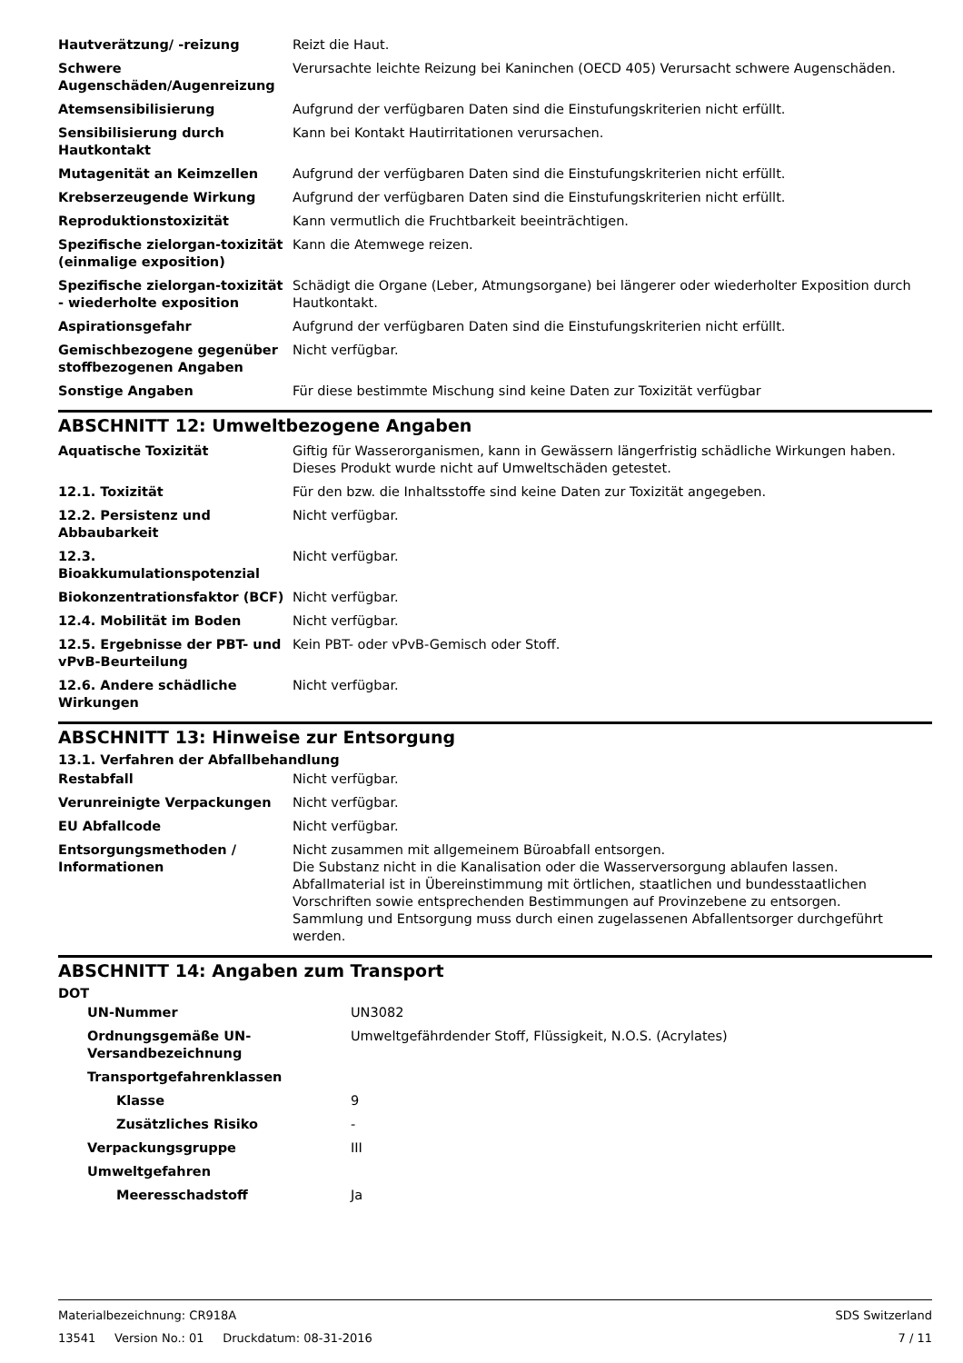| Hautverätzung/ -reizung | Reizt die Haut. |
| Schwere Augenschäden/Augenreizung | Verursachte leichte Reizung bei Kaninchen (OECD 405) Verursacht schwere Augenschäden. |
| Atemsensibilisierung | Aufgrund der verfügbaren Daten sind die Einstufungskriterien nicht erfüllt. |
| Sensibilisierung durch Hautkontakt | Kann bei Kontakt Hautirritationen verursachen. |
| Mutagenität an Keimzellen | Aufgrund der verfügbaren Daten sind die Einstufungskriterien nicht erfüllt. |
| Krebserzeugende Wirkung | Aufgrund der verfügbaren Daten sind die Einstufungskriterien nicht erfüllt. |
| Reproduktionstoxizität | Kann vermutlich die Fruchtbarkeit beeinträchtigen. |
| Spezifische zielorgan-toxizität (einmalige exposition) | Kann die Atemwege reizen. |
| Spezifische zielorgan-toxizität - wiederholte exposition | Schädigt die Organe (Leber, Atmungsorgane) bei längerer oder wiederholter Exposition durch Hautkontakt. |
| Aspirationsgefahr | Aufgrund der verfügbaren Daten sind die Einstufungskriterien nicht erfüllt. |
| Gemischbezogene gegenüber stoffbezogenen Angaben | Nicht verfügbar. |
| Sonstige Angaben | Für diese bestimmte Mischung sind keine Daten zur Toxizität verfügbar |
ABSCHNITT 12: Umweltbezogene Angaben
| Aquatische Toxizität | Giftig für Wasserorganismen, kann in Gewässern längerfristig schädliche Wirkungen haben. Dieses Produkt wurde nicht auf Umweltschäden getestet. |
| 12.1. Toxizität | Für den bzw. die Inhaltsstoffe sind keine Daten zur Toxizität angegeben. |
| 12.2. Persistenz und Abbaubarkeit | Nicht verfügbar. |
| 12.3. Bioakkumulationspotenzial | Nicht verfügbar. |
| Biokonzentrationsfaktor (BCF) | Nicht verfügbar. |
| 12.4. Mobilität im Boden | Nicht verfügbar. |
| 12.5. Ergebnisse der PBT- und vPvB-Beurteilung | Kein PBT- oder vPvB-Gemisch oder Stoff. |
| 12.6. Andere schädliche Wirkungen | Nicht verfügbar. |
ABSCHNITT 13: Hinweise zur Entsorgung
13.1. Verfahren der Abfallbehandlung
| Restabfall | Nicht verfügbar. |
| Verunreinigte Verpackungen | Nicht verfügbar. |
| EU Abfallcode | Nicht verfügbar. |
| Entsorgungsmethoden / Informationen | Nicht zusammen mit allgemeinem Büroabfall entsorgen. Die Substanz nicht in die Kanalisation oder die Wasserversorgung ablaufen lassen. Abfallmaterial ist in Übereinstimmung mit örtlichen, staatlichen und bundesstaatlichen Vorschriften sowie entsprechenden Bestimmungen auf Provinzebene zu entsorgen. Sammlung und Entsorgung muss durch einen zugelassenen Abfallentsorger durchgeführt werden. |
ABSCHNITT 14: Angaben zum Transport
DOT
| UN-Nummer | UN3082 |
| Ordnungsgemäße UN-Versandbezeichnung | Umweltgefährdender Stoff, Flüssigkeit, N.O.S. (Acrylates) |
| Transportgefahrenklassen | |
| Klasse | 9 |
| Zusätzliches Risiko | - |
| Verpackungsgruppe | III |
| Umweltgefahren | |
| Meeresschadstoff | Ja |
Materialbezeichnung: CR918A
13541 Version No.: 01 Druckdatum: 08-31-2016
SDS Switzerland
7 / 11